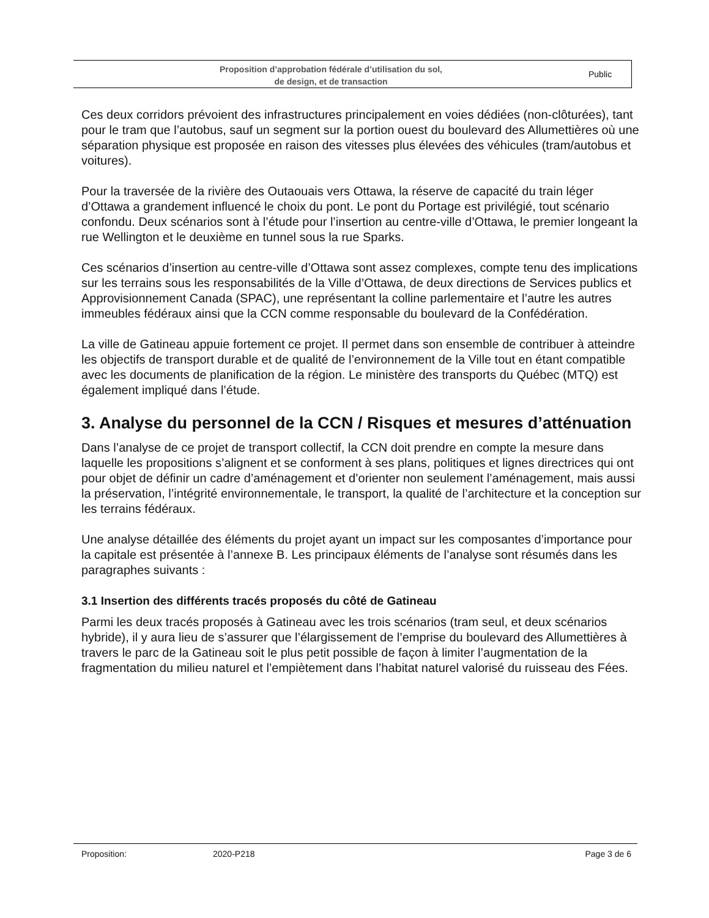Proposition d’approbation fédérale d’utilisation du sol,
de design, et de transaction
Public
Ces deux corridors prévoient des infrastructures principalement en voies dédiées (non-clôturées), tant pour le tram que l’autobus, sauf un segment sur la portion ouest du boulevard des Allumettières où une séparation physique est proposée en raison des vitesses plus élevées des véhicules (tram/autobus et voitures).
Pour la traversée de la rivière des Outaouais vers Ottawa, la réserve de capacité du train léger d’Ottawa a grandement influencé le choix du pont. Le pont du Portage est privilégié, tout scénario confondu. Deux scénarios sont à l’étude pour l’insertion au centre-ville d’Ottawa, le premier longeant la rue Wellington et le deuxième en tunnel sous la rue Sparks.
Ces scénarios d’insertion au centre-ville d’Ottawa sont assez complexes, compte tenu des implications sur les terrains sous les responsabilités de la Ville d’Ottawa, de deux directions de Services publics et Approvisionnement Canada (SPAC), une représentant la colline parlementaire et l’autre les autres immeubles fédéraux ainsi que la CCN comme responsable du boulevard de la Confédération.
La ville de Gatineau appuie fortement ce projet. Il permet dans son ensemble de contribuer à atteindre les objectifs de transport durable et de qualité de l’environnement de la Ville tout en étant compatible avec les documents de planification de la région. Le ministère des transports du Québec (MTQ) est également impliqué dans l’étude.
3. Analyse du personnel de la CCN / Risques et mesures d’atténuation
Dans l’analyse de ce projet de transport collectif, la CCN doit prendre en compte la mesure dans laquelle les propositions s’alignent et se conforment à ses plans, politiques et lignes directrices qui ont pour objet de définir un cadre d’aménagement et d’orienter non seulement l’aménagement, mais aussi la préservation, l’intégrité environnementale, le transport, la qualité de l’architecture et la conception sur les terrains fédéraux.
Une analyse détaillée des éléments du projet ayant un impact sur les composantes d’importance pour la capitale est présentée à l’annexe B. Les principaux éléments de l’analyse sont résumés dans les paragraphes suivants :
3.1 Insertion des différents tracés proposés du côté de Gatineau
Parmi les deux tracés proposés à Gatineau avec les trois scénarios (tram seul, et deux scénarios hybride), il y aura lieu de s’assurer que l’élargissement de l’emprise du boulevard des Allumettières à travers le parc de la Gatineau soit le plus petit possible de façon à limiter l’augmentation de la fragmentation du milieu naturel et l’empiètement dans l’habitat naturel valorisé du ruisseau des Fées.
Proposition: 2020-P218 Page 3 de 6